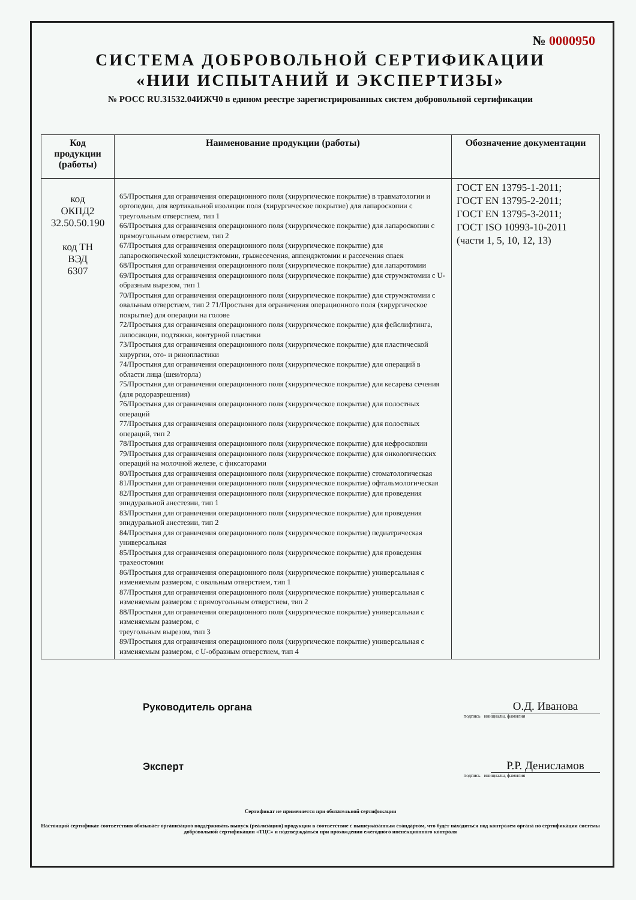№ 0000950
СИСТЕМА ДОБРОВОЛЬНОЙ СЕРТИФИКАЦИИ
«НИИ ИСПЫТАНИЙ И ЭКСПЕРТИЗЫ»
№ РОСС RU.31532.04ИЖЧ0 в едином реестре зарегистрированных систем добровольной сертификации
| Код продукции (работы) | Наименование продукции (работы) | Обозначение документации |
| --- | --- | --- |
| код ОКПД2 32.50.50.190 код ТН ВЭД 6307 | 65/Простыня для ограничения операционного поля (хирургическое покрытие) в травматологии и ортопедии, для вертикальной изоляции поля (хирургическое покрытие) для лапароскопии с треугольным отверстием, тип 1 66/Простыня для ограничения операционного поля (хирургическое покрытие) для лапароскопии с прямоугольным отверстием, тип 2 67/Простыня для ограничения операционного поля (хирургическое покрытие) для лапароскопической холецистэктомии, грыжесечения, аппендэктомии и рассечения спаек 68/Простыня для ограничения операционного поля (хирургическое покрытие) для лапаротомии 69/Простыня для ограничения операционного поля (хирургическое покрытие) для струмэктомии с U-образным вырезом, тип 1 70/Простыня для ограничения операционного поля (хирургическое покрытие) для струмэктомии с овальным отверстием, тип 2 71/Простыня для ограничения операционного поля (хирургическое покрытие) для операции на голове 72/Простыня для ограничения операционного поля (хирургическое покрытие) для фейслифтинга, липосакции, подтяжки, контурной пластики 73/Простыня для ограничения операционного поля (хирургическое покрытие) для пластической хирургии, ото- и ринопластики 74/Простыня для ограничения операционного поля (хирургическое покрытие) для операций в области лица (шеи/горла) 75/Простыня для ограничения операционного поля (хирургическое покрытие) для кесарева сечения (для родоразрешения) 76/Простыня для ограничения операционного поля (хирургическое покрытие) для полостных операций 77/Простыня для ограничения операционного поля (хирургическое покрытие) для полостных операций, тип 2 78/Простыня для ограничения операционного поля (хирургическое покрытие) для нефроскопии 79/Простыня для ограничения операционного поля (хирургическое покрытие) для онкологических операций на молочной железе, с фиксаторами 80/Простыня для ограничения операционного поля (хирургическое покрытие) стоматологическая 81/Простыня для ограничения операционного поля (хирургическое покрытие) офтальмологическая 82/Простыня для ограничения операционного поля (хирургическое покрытие) для проведения эпидуральной анестезии, тип 1 83/Простыня для ограничения операционного поля (хирургическое покрытие) для проведения эпидуральной анестезии, тип 2 84/Простыня для ограничения операционного поля (хирургическое покрытие) педиатрическая универсальная 85/Простыня для ограничения операционного поля (хирургическое покрытие) для проведения трахеостомии 86/Простыня для ограничения операционного поля (хирургическое покрытие) универсальная с изменяемым размером, с овальным отверстием, тип 1 87/Простыня для ограничения операционного поля (хирургическое покрытие) универсальная с изменяемым размером с прямоугольным отверстием, тип 2 88/Простыня для ограничения операционного поля (хирургическое покрытие) универсальная с изменяемым размером, с треугольным вырезом, тип 3 89/Простыня для ограничения операционного поля (хирургическое покрытие) универсальная с изменяемым размером, с U-образным отверстием, тип 4 | ГОСТ EN 13795-1-2011; ГОСТ EN 13795-2-2011; ГОСТ EN 13795-3-2011; ГОСТ ISO 10993-10-2011 (части 1, 5, 10, 12, 13) |
Руководитель органа
О.Д. Иванова
подпись инициалы, фамилия
Эксперт
Р.Р. Денисламов
подпись инициалы, фамилия
Сертификат не применяется при обязательной сертификации
Настоящий сертификат соответствия обязывает организацию поддерживать выпуск (реализацию) продукции в соответствие с вышеуказанным стандартом, что будет находиться под контролем органа по сертификации системы добровольной сертификации «ТЦС» и подтверждаться при прохождении ежегодного инспекционного контроля